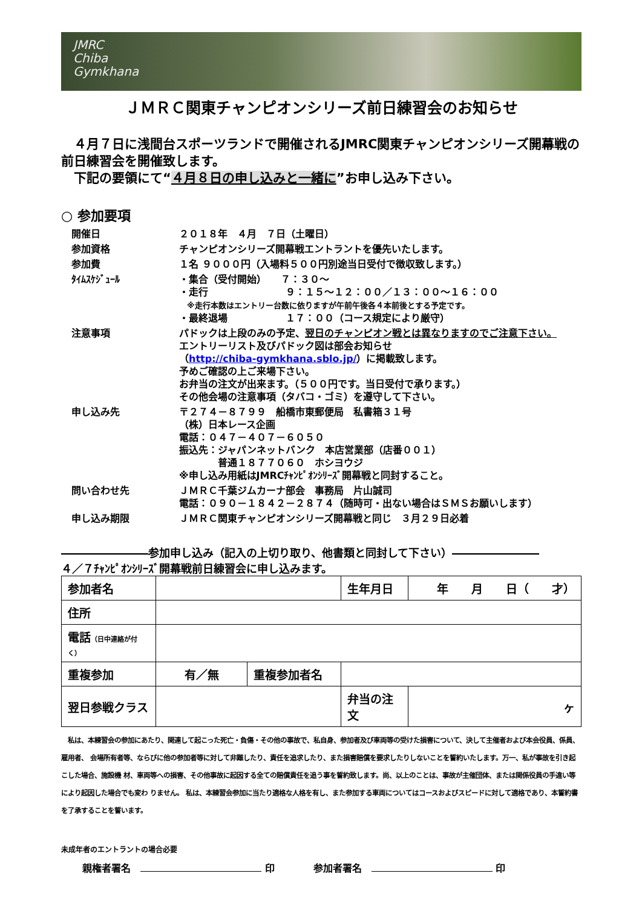JMRC
Chiba
Gymkhana
ＪＭＲＣ関東チャンピオンシリーズ前日練習会のお知らせ
　４月７日に浅間台スポーツランドで開催されるJMRC関東チャンピオンシリーズ開幕戦の前日練習会を開催致します。
　下記の要領にて“４月８日の申し込みと一緒に”お申し込み下さい。
○ 参加要項
| 開催日 | ２０１８年 ４月 ７日（土曜日） |
| 参加資格 | チャンピオンシリーズ開幕戦エントラントを優先いたします。 |
| 参加費 | １名 ９０００円（入場料５００円別途当日受付で徴収致します。） |
| ﾀｲﾑｽｹｼﾞｭｰﾙ | ・集合（受付開始） ７：３０～ ・走行 ９：１５～１２：００／１３：００～１６：００ ※走行本数はエントリー台数に依りますが午前午後各４本前後とする予定です。 ・最終退場 １７：００（コース規定により厳守） |
| 注意事項 | パドックは上段のみの予定、 翌日のチャンピオン戦とは異なりますのでご注意下さい。 エントリーリスト及びパドック図は部会お知らせ （ http://chiba-gymkhana.sblo.jp/ ）に掲載致します。 予めご確認の上ご来場下さい。 お弁当の注文が出来ます。（５００円です。当日受付で承ります。） その他会場の注意事項（タバコ・ゴミ）を遵守して下さい。 |
| 申し込み先 | 〒２７４－８７９９ 船橋市東郵便局 私書箱３１号 （株）日本レース企画 電話：０４７－４０７－６０５０ 振込先：ジャパンネットバンク 本店営業部（店番００１） 普通１８７７０６０ ホシヨウジ ※申し込み用紙はJMRCﾁｬﾝﾋﾟｵﾝｼﾘｰｽﾞ開幕戦と同封すること。 |
| 問い合わせ先 | ＪＭＲＣ千葉ジムカーナ部会 事務局 片山誠司 電話：０９０－１８４２－２８７４（随時可・出ない場合はＳＭＳお願いします） |
| 申し込み期限 | ＪＭＲＣ関東チャンピオンシリーズ開幕戦と同じ ３月２９日必着 |
――――――――参加申し込み（記入の上切り取り、他書類と同封して下さい）――――――――
４／７ﾁｬﾝﾋﾟｵﾝｼﾘｰｽﾞ開幕戦前日練習会に申し込みます。
| 参加者名 | | | 生年月日 | 年 月 日（ 才） |
| 住所 | | | | |
| 電話 （日中連絡が付く） | | | | |
| 重複参加 | 有／無 | 重複参加者名 | | |
| 翌日参戦クラス | | | 弁当の注文 | ヶ |
　私は、本練習会の参加にあたり、関連して起こった死亡・負傷・その他の事故で、私自身、参加者及び車両等の受けた損害について、決して主催者および本会役員、係員、雇用者、 会場所有者等、ならびに他の参加者等に対して非難したり、責任を追求したり、また損害賠償を要求したりしないことを誓約いたします。万一、私が事故を引き起こした場合、施設機 材、車両等への損害、その他事故に起因する全ての賠償責任を追う事を誓約致します。尚、以上のことは、事故が主催団体、または関係役員の手違い等により起因した場合でも変わ りません。 私は、本練習会参加に当たり適格な人格を有し、また参加する車両についてはコースおよびスピードに対して適格であり、本誓約書を了承することを誓います。
未成年者のエントラントの場合必要
親権者署名　 印　　　　参加者署名　 印